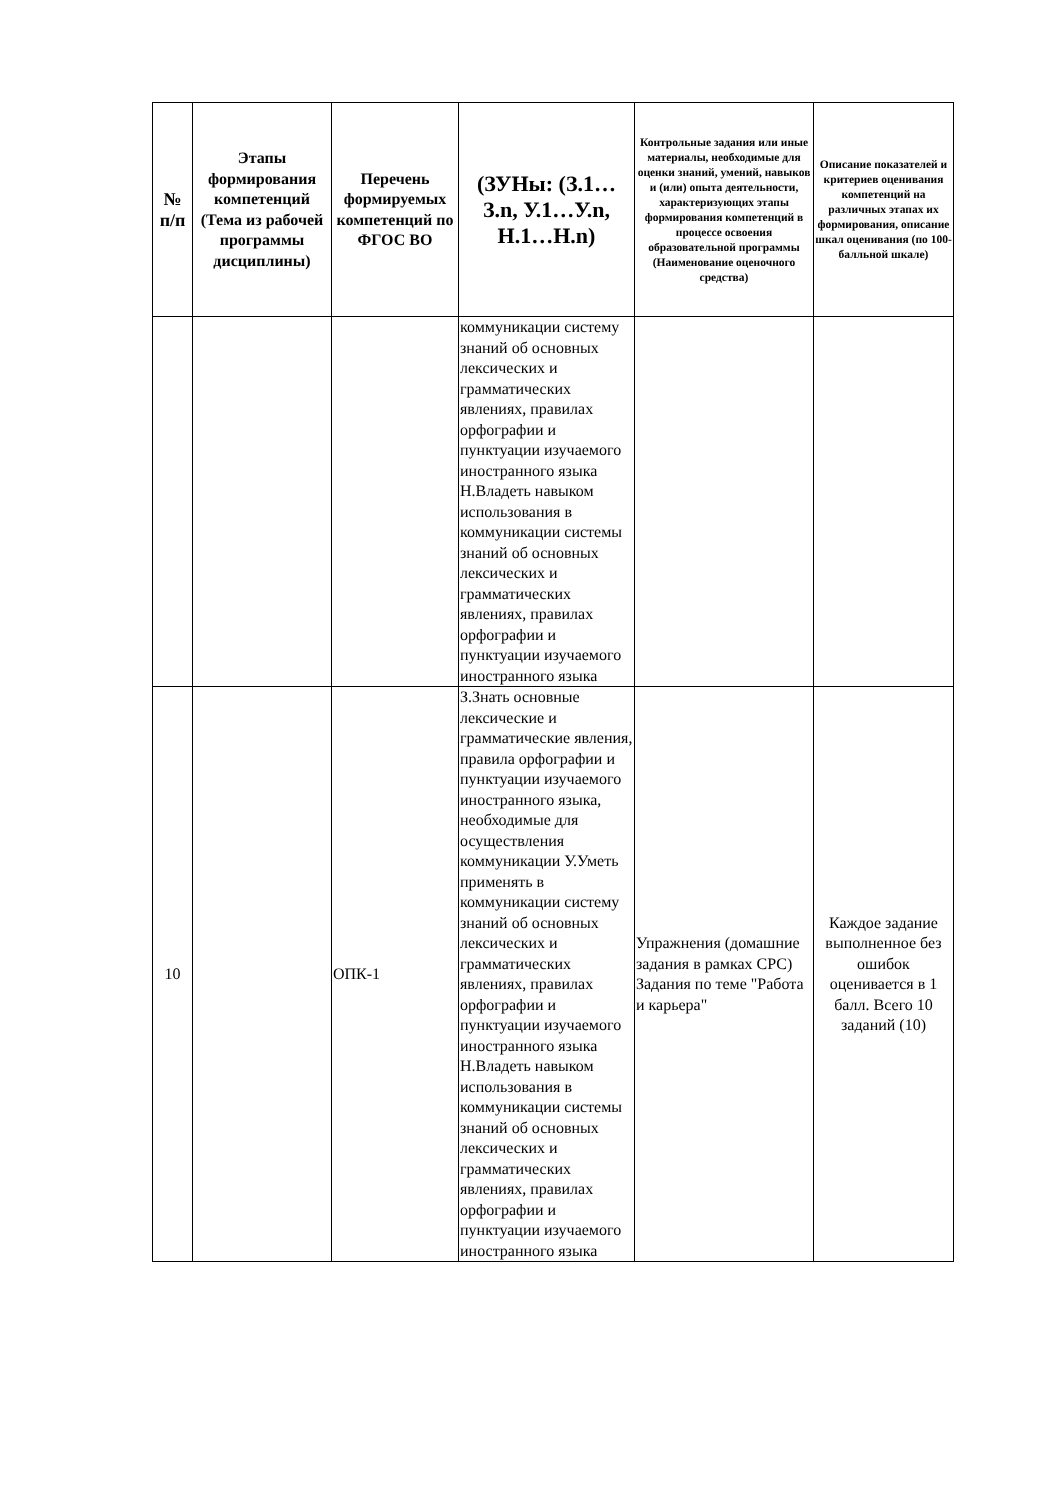| № п/п | Этапы формирования компетенций (Тема из рабочей программы дисциплины) | Перечень формируемых компетенций по ФГОС ВО | (ЗУНы: (З.1…З.n, У.1…У.n, Н.1…Н.n) | Контрольные задания или иные материалы, необходимые для оценки знаний, умений, навыков и (или) опыта деятельности, характеризующих этапы формирования компетенций в процессе освоения образовательной программы (Наименование оценочного средства) | Описание показателей и критериев оценивания компетенций на различных этапах их формирования, описание шкал оценивания (по 100-балльной шкале) |
| --- | --- | --- | --- | --- | --- |
| | | | коммуникации систему знаний об основных лексических и грамматических явлениях, правилах орфографии и пунктуации изучаемого иностранного языка Н.Владеть навыком использования в коммуникации системы знаний об основных лексических и грамматических явлениях, правилах орфографии и пунктуации изучаемого иностранного языка | | |
| 10 | | ОПК-1 | З.Знать основные лексические и грамматические явления, правила орфографии и пунктуации изучаемого иностранного языка, необходимые для осуществления коммуникации У.Уметь применять в коммуникации систему знаний об основных лексических и грамматических явлениях, правилах орфографии и пунктуации изучаемого иностранного языка Н.Владеть навыком использования в коммуникации системы знаний об основных лексических и грамматических явлениях, правилах орфографии и пунктуации изучаемого иностранного языка | Упражнения (домашние задания в рамках СРС) Задания по теме "Работа и карьера" | Каждое задание выполненное без ошибок оценивается в 1 балл. Всего 10 заданий (10) |